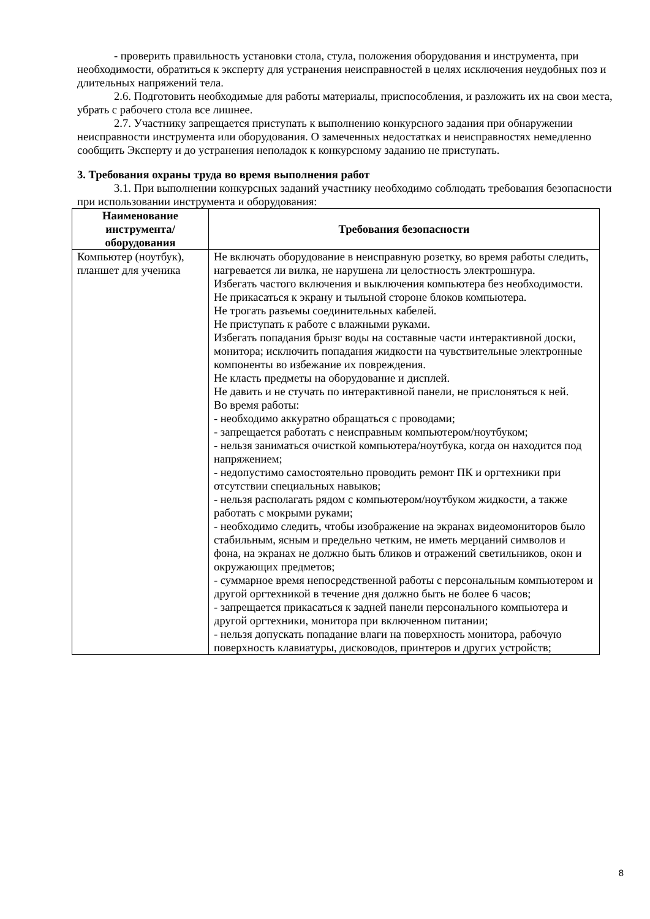- проверить правильность установки стола, стула, положения оборудования и инструмента, при необходимости, обратиться к эксперту для устранения неисправностей в целях исключения неудобных поз и длительных напряжений тела.
2.6. Подготовить необходимые для работы материалы, приспособления, и разложить их на свои места, убрать с рабочего стола все лишнее.
2.7. Участнику запрещается приступать к выполнению конкурсного задания при обнаружении неисправности инструмента или оборудования. О замеченных недостатках и неисправностях немедленно сообщить Эксперту и до устранения неполадок к конкурсному заданию не приступать.
3. Требования охраны труда во время выполнения работ
3.1. При выполнении конкурсных заданий участнику необходимо соблюдать требования безопасности при использовании инструмента и оборудования:
| Наименование инструмента/ оборудования | Требования безопасности |
| --- | --- |
| Компьютер (ноутбук), планшет для ученика | Не включать оборудование в неисправную розетку, во время работы следить, нагревается ли вилка, не нарушена ли целостность электрошнура. Избегать частого включения и выключения компьютера без необходимости. Не прикасаться к экрану и тыльной стороне блоков компьютера. Не трогать разъемы соединительных кабелей. Не приступать к работе с влажными руками. Избегать попадания брызг воды на составные части интерактивной доски, монитора; исключить попадания жидкости на чувствительные электронные компоненты во избежание их повреждения. Не класть предметы на оборудование и дисплей. Не давить и не стучать по интерактивной панели, не прислоняться к ней. Во время работы: - необходимо аккуратно обращаться с проводами; - запрещается работать с неисправным компьютером/ноутбуком; - нельзя заниматься очисткой компьютера/ноутбука, когда он находится под напряжением; - недопустимо самостоятельно проводить ремонт ПК и оргтехники при отсутствии специальных навыков; - нельзя располагать рядом с компьютером/ноутбуком жидкости, а также работать с мокрыми руками; - необходимо следить, чтобы изображение на экранах видеомониторов было стабильным, ясным и предельно четким, не иметь мерцаний символов и фона, на экранах не должно быть бликов и отражений светильников, окон и окружающих предметов; - суммарное время непосредственной работы с персональным компьютером и другой оргтехникой в течение дня должно быть не более 6 часов; - запрещается прикасаться к задней панели персонального компьютера и другой оргтехники, монитора при включенном питании; - нельзя допускать попадание влаги на поверхность монитора, рабочую поверхность клавиатуры, дисководов, принтеров и других устройств; |
8